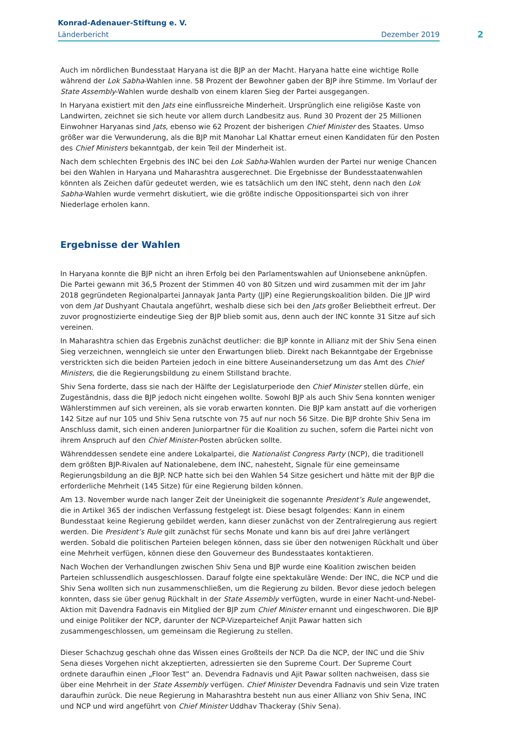Konrad-Adenauer-Stiftung e. V.
Länderbericht Dezember 2019
2
Auch im nördlichen Bundesstaat Haryana ist die BJP an der Macht. Haryana hatte eine wichtige Rolle während der Lok Sabha-Wahlen inne. 58 Prozent der Bewohner gaben der BJP ihre Stimme. Im Vorlauf der State Assembly-Wahlen wurde deshalb von einem klaren Sieg der Partei ausgegangen.
In Haryana existiert mit den Jats eine einflussreiche Minderheit. Ursprünglich eine religiöse Kaste von Landwirten, zeichnet sie sich heute vor allem durch Landbesitz aus. Rund 30 Prozent der 25 Millionen Einwohner Haryanas sind Jats, ebenso wie 62 Prozent der bisherigen Chief Minister des Staates. Umso größer war die Verwunderung, als die BJP mit Manohar Lal Khattar erneut einen Kandidaten für den Posten des Chief Ministers bekanntgab, der kein Teil der Minderheit ist.
Nach dem schlechten Ergebnis des INC bei den Lok Sabha-Wahlen wurden der Partei nur wenige Chancen bei den Wahlen in Haryana und Maharashtra ausgerechnet. Die Ergebnisse der Bundesstaatenwahlen könnten als Zeichen dafür gedeutet werden, wie es tatsächlich um den INC steht, denn nach den Lok Sabha-Wahlen wurde vermehrt diskutiert, wie die größte indische Oppositionspartei sich von ihrer Niederlage erholen kann.
Ergebnisse der Wahlen
In Haryana konnte die BJP nicht an ihren Erfolg bei den Parlamentswahlen auf Unionsebene anknüpfen. Die Partei gewann mit 36,5 Prozent der Stimmen 40 von 80 Sitzen und wird zusammen mit der im Jahr 2018 gegründeten Regionalpartei Jannayak Janta Party (JJP) eine Regierungskoalition bilden. Die JJP wird von dem Jat Dushyant Chautala angeführt, weshalb diese sich bei den Jats großer Beliebtheit erfreut. Der zuvor prognostizierte eindeutige Sieg der BJP blieb somit aus, denn auch der INC konnte 31 Sitze auf sich vereinen.
In Maharashtra schien das Ergebnis zunächst deutlicher: die BJP konnte in Allianz mit der Shiv Sena einen Sieg verzeichnen, wenngleich sie unter den Erwartungen blieb. Direkt nach Bekanntgabe der Ergebnisse verstrickten sich die beiden Parteien jedoch in eine bittere Auseinandersetzung um das Amt des Chief Ministers, die die Regierungsbildung zu einem Stillstand brachte.
Shiv Sena forderte, dass sie nach der Hälfte der Legislaturperiode den Chief Minister stellen dürfe, ein Zugeständnis, dass die BJP jedoch nicht eingehen wollte. Sowohl BJP als auch Shiv Sena konnten weniger Wählerstimmen auf sich vereinen, als sie vorab erwarten konnten. Die BJP kam anstatt auf die vorherigen 142 Sitze auf nur 105 und Shiv Sena rutschte von 75 auf nur noch 56 Sitze. Die BJP drohte Shiv Sena im Anschluss damit, sich einen anderen Juniorpartner für die Koalition zu suchen, sofern die Partei nicht von ihrem Anspruch auf den Chief Minister-Posten abrücken sollte.
Währenddessen sendete eine andere Lokalpartei, die Nationalist Congress Party (NCP), die traditionell dem größten BJP-Rivalen auf Nationalebene, dem INC, nahesteht, Signale für eine gemeinsame Regierungsbildung an die BJP. NCP hatte sich bei den Wahlen 54 Sitze gesichert und hätte mit der BJP die erforderliche Mehrheit (145 Sitze) für eine Regierung bilden können.
Am 13. November wurde nach langer Zeit der Uneinigkeit die sogenannte President’s Rule angewendet, die in Artikel 365 der indischen Verfassung festgelegt ist. Diese besagt folgendes: Kann in einem Bundesstaat keine Regierung gebildet werden, kann dieser zunächst von der Zentralregierung aus regiert werden. Die President’s Rule gilt zunächst für sechs Monate und kann bis auf drei Jahre verlängert werden. Sobald die politischen Parteien belegen können, dass sie über den notwenigen Rückhalt und über eine Mehrheit verfügen, können diese den Gouverneur des Bundesstaates kontaktieren.
Nach Wochen der Verhandlungen zwischen Shiv Sena und BJP wurde eine Koalition zwischen beiden Parteien schlussendlich ausgeschlossen. Darauf folgte eine spektakuläre Wende: Der INC, die NCP und die Shiv Sena wollten sich nun zusammenschließen, um die Regierung zu bilden. Bevor diese jedoch belegen konnten, dass sie über genug Rückhalt in der State Assembly verfügten, wurde in einer Nacht-und-Nebel-Aktion mit Davendra Fadnavis ein Mitglied der BJP zum Chief Minister ernannt und eingeschworen. Die BJP und einige Politiker der NCP, darunter der NCP-Vizeparteichef Anjit Pawar hatten sich zusammengeschlossen, um gemeinsam die Regierung zu stellen.
Dieser Schachzug geschah ohne das Wissen eines Großteils der NCP. Da die NCP, der INC und die Shiv Sena dieses Vorgehen nicht akzeptierten, adressierten sie den Supreme Court. Der Supreme Court ordnete daraufhin einen „Floor Test“ an. Devendra Fadnavis und Ajit Pawar sollten nachweisen, dass sie über eine Mehrheit in der State Assembly verfügen. Chief Minister Devendra Fadnavis und sein Vize traten daraufhin zurück. Die neue Regierung in Maharashtra besteht nun aus einer Allianz von Shiv Sena, INC und NCP und wird angeführt von Chief Minister Uddhav Thackeray (Shiv Sena).